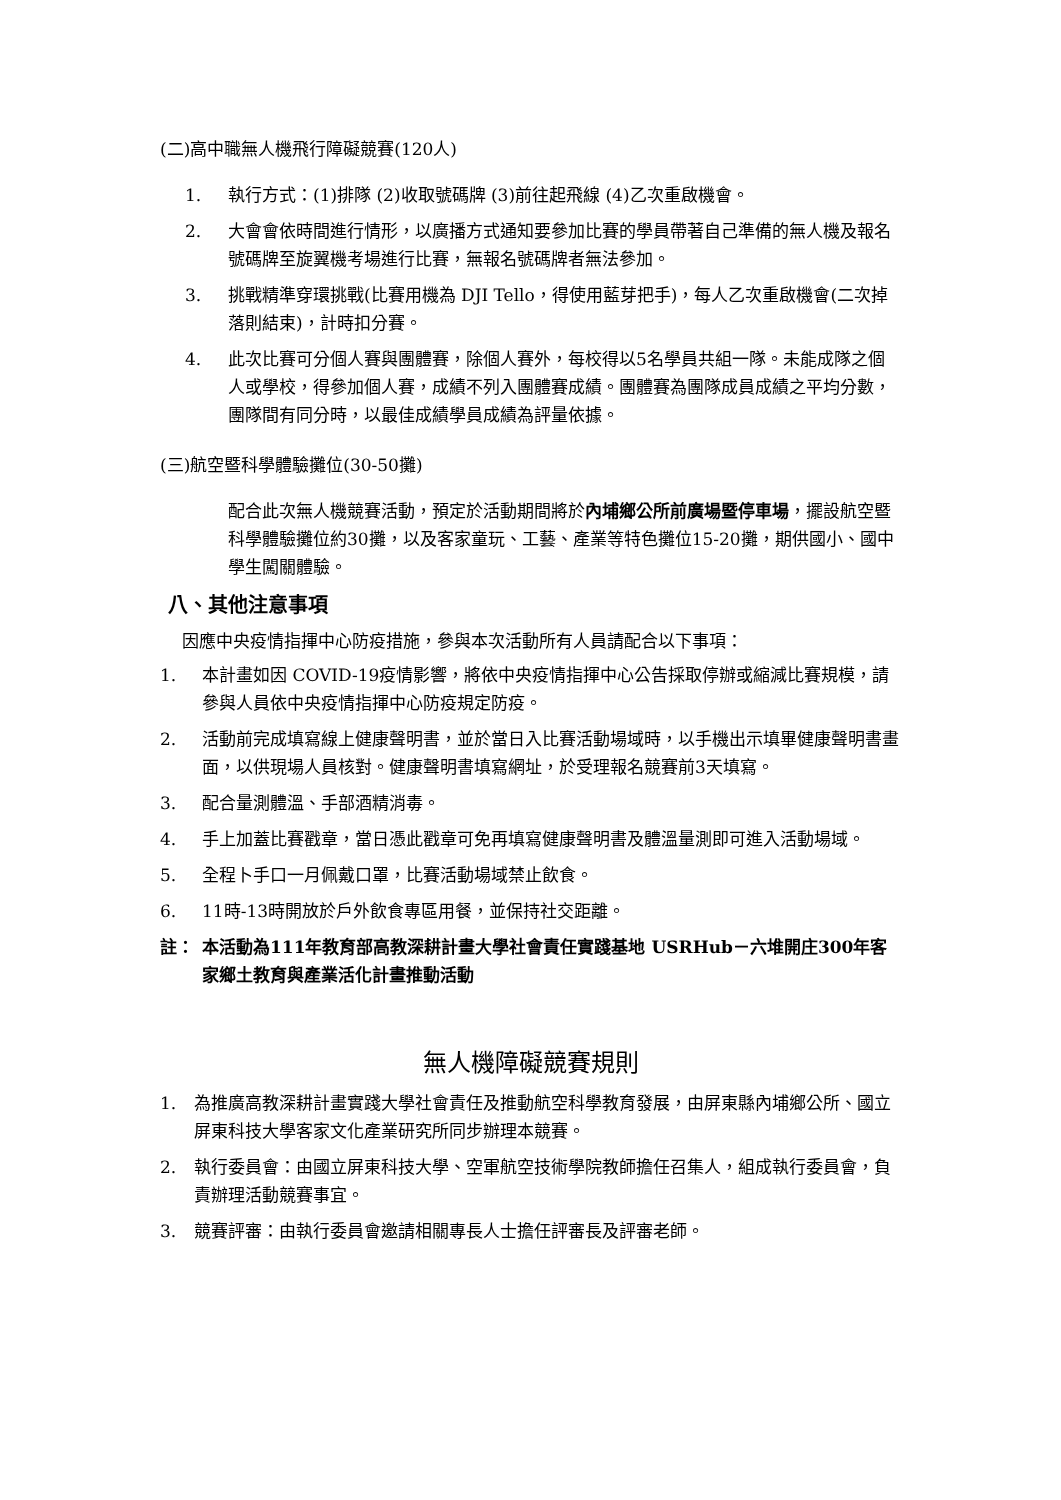(二)高中職無人機飛行障礙競賽(120人)
1. 執行方式：(1)排隊 (2)收取號碼牌 (3)前往起飛線 (4)乙次重啟機會。
2. 大會會依時間進行情形，以廣播方式通知要參加比賽的學員帶著自己準備的無人機及報名號碼牌至旋翼機考場進行比賽，無報名號碼牌者無法參加。
3. 挑戰精準穿環挑戰(比賽用機為 DJI Tello，得使用藍芽把手)，每人乙次重啟機會(二次掉落則結束)，計時扣分賽。
4. 此次比賽可分個人賽與團體賽，除個人賽外，每校得以5名學員共組一隊。未能成隊之個人或學校，得參加個人賽，成績不列入團體賽成績。團體賽為團隊成員成績之平均分數，團隊間有同分時，以最佳成績學員成績為評量依據。
(三)航空暨科學體驗攤位(30-50攤)
配合此次無人機競賽活動，預定於活動期間將於內埔鄉公所前廣場暨停車場，擺設航空暨科學體驗攤位約30攤，以及客家童玩、工藝、產業等特色攤位15-20攤，期供國小、國中學生闖關體驗。
八、其他注意事項
因應中央疫情指揮中心防疫措施，參與本次活動所有人員請配合以下事項：
1. 本計畫如因 COVID-19疫情影響，將依中央疫情指揮中心公告採取停辦或縮減比賽規模，請參與人員依中央疫情指揮中心防疫規定防疫。
2. 活動前完成填寫線上健康聲明書，並於當日入比賽活動場域時，以手機出示填畢健康聲明書畫面，以供現場人員核對。健康聲明書填寫網址，於受理報名競賽前3天填寫。
3. 配合量測體溫、手部酒精消毒。
4. 手上加蓋比賽戳章，當日憑此戳章可免再填寫健康聲明書及體溫量測即可進入活動場域。
5. 全程卜手口一月佩戴口罩，比賽活動場域禁止飲食。
6. 11時-13時開放於戶外飲食專區用餐，並保持社交距離。
註： 本活動為111年教育部高教深耕計畫大學社會責任實踐基地 USRHub－六堆開庄300年客家鄉土教育與產業活化計畫推動活動
無人機障礙競賽規則
1. 為推廣高教深耕計畫實踐大學社會責任及推動航空科學教育發展，由屏東縣內埔鄉公所、國立屏東科技大學客家文化產業研究所同步辦理本競賽。
2. 執行委員會：由國立屏東科技大學、空軍航空技術學院教師擔任召集人，組成執行委員會，負責辦理活動競賽事宜。
3. 競賽評審：由執行委員會邀請相關專長人士擔任評審長及評審老師。